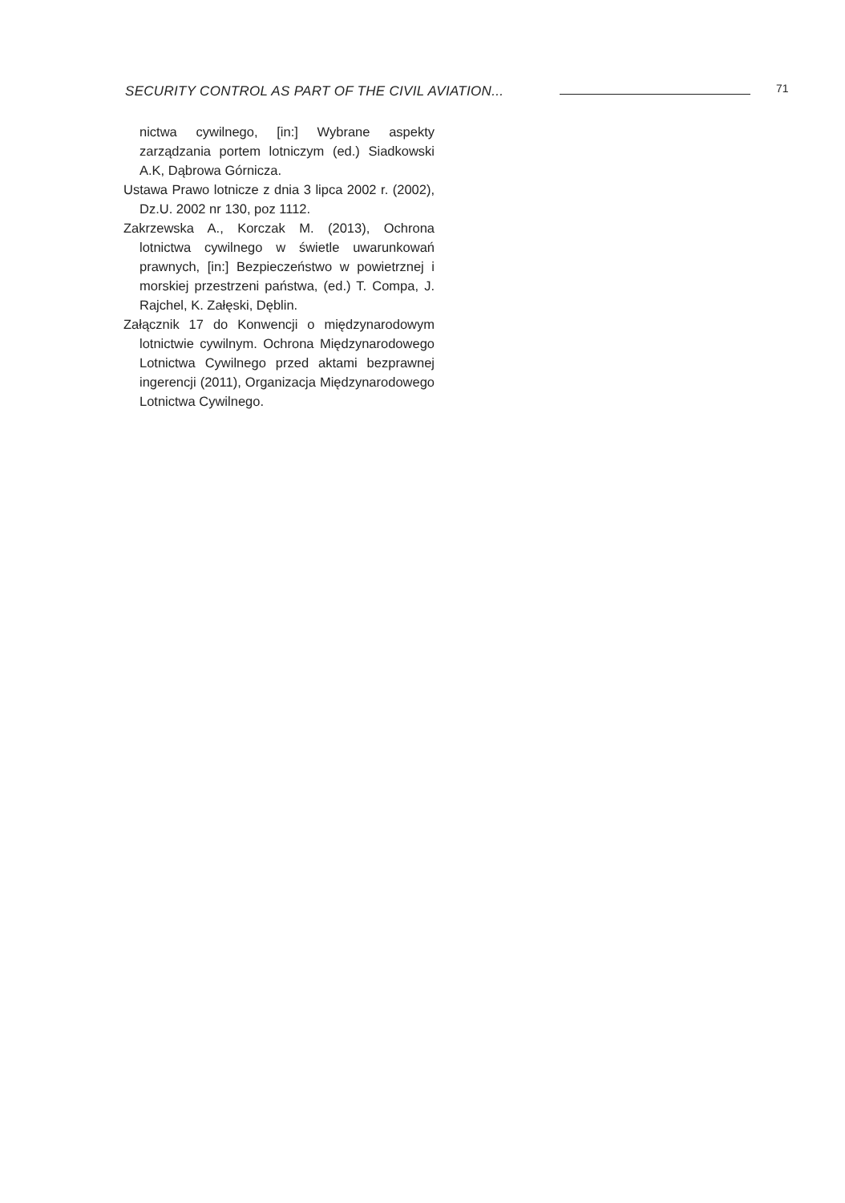SECURITY CONTROL AS PART OF THE CIVIL AVIATION...
71
nictwa cywilnego, [in:] Wybrane aspekty zarządzania portem lotniczym (ed.) Siadkowski A.K, Dąbrowa Górnicza.
Ustawa Prawo lotnicze z dnia 3 lipca 2002 r. (2002), Dz.U. 2002 nr 130, poz 1112.
Zakrzewska A., Korczak M. (2013), Ochrona lotnictwa cywilnego w świetle uwarunkowań prawnych, [in:] Bezpieczeństwo w powietrznej i morskiej przestrzeni państwa, (ed.) T. Compa, J. Rajchel, K. Załęski, Dęblin.
Załącznik 17 do Konwencji o międzynarodowym lotnictwie cywilnym. Ochrona Międzynarodowego Lotnictwa Cywilnego przed aktami bezprawnej ingerencji (2011), Organizacja Międzynarodowego Lotnictwa Cywilnego.